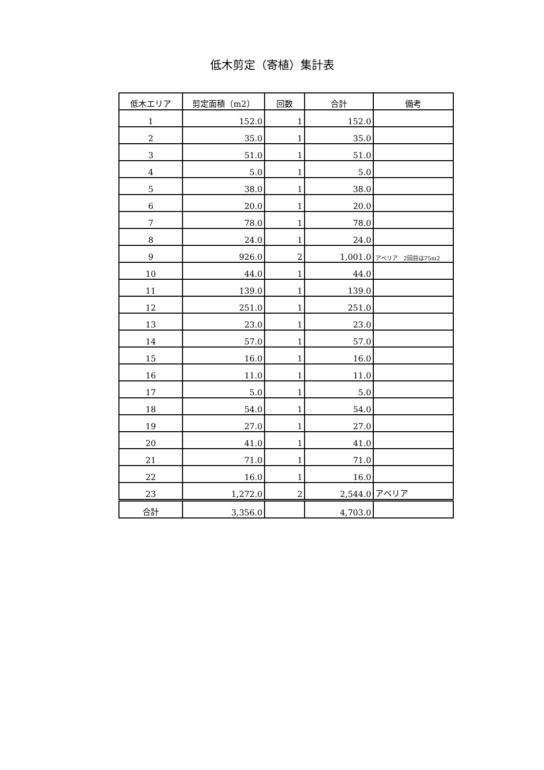低木剪定（寄植）集計表
| 低木エリア | 剪定面積（m2） | 回数 | 合計 | 備考 |
| --- | --- | --- | --- | --- |
| 1 | 152.0 | 1 | 152.0 | |
| 2 | 35.0 | 1 | 35.0 | |
| 3 | 51.0 | 1 | 51.0 | |
| 4 | 5.0 | 1 | 5.0 | |
| 5 | 38.0 | 1 | 38.0 | |
| 6 | 20.0 | 1 | 20.0 | |
| 7 | 78.0 | 1 | 78.0 | |
| 8 | 24.0 | 1 | 24.0 | |
| 9 | 926.0 | 2 | 1,001.0 | アベリア 2回目は75m2 |
| 10 | 44.0 | 1 | 44.0 | |
| 11 | 139.0 | 1 | 139.0 | |
| 12 | 251.0 | 1 | 251.0 | |
| 13 | 23.0 | 1 | 23.0 | |
| 14 | 57.0 | 1 | 57.0 | |
| 15 | 16.0 | 1 | 16.0 | |
| 16 | 11.0 | 1 | 11.0 | |
| 17 | 5.0 | 1 | 5.0 | |
| 18 | 54.0 | 1 | 54.0 | |
| 19 | 27.0 | 1 | 27.0 | |
| 20 | 41.0 | 1 | 41.0 | |
| 21 | 71.0 | 1 | 71.0 | |
| 22 | 16.0 | 1 | 16.0 | |
| 23 | 1,272.0 | 2 | 2,544.0 | アベリア |
| 合計 | 3,356.0 | | 4,703.0 | |